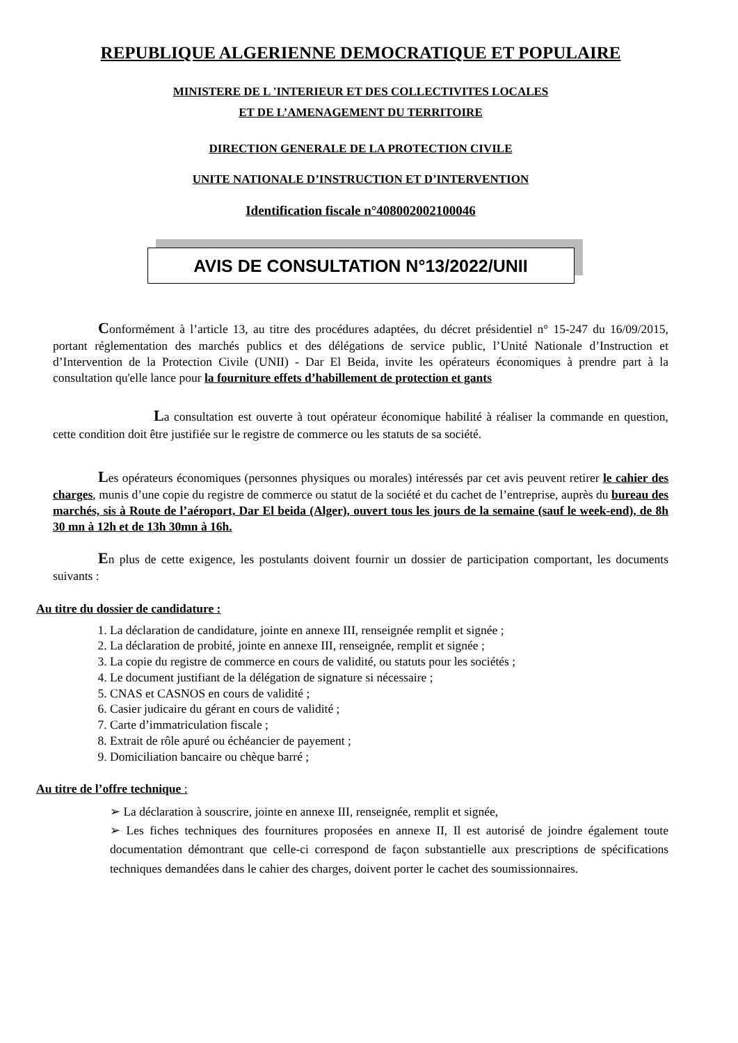REPUBLIQUE ALGERIENNE DEMOCRATIQUE ET POPULAIRE
MINISTERE DE L 'INTERIEUR ET DES COLLECTIVITES LOCALES
ET DE L’AMENAGEMENT DU TERRITOIRE
DIRECTION GENERALE DE LA PROTECTION CIVILE
UNITE NATIONALE D’INSTRUCTION ET D’INTERVENTION
Identification fiscale n°408002002100046
AVIS DE CONSULTATION N°13/2022/UNII
Conformément à l’article 13, au titre des procédures adaptées, du décret présidentiel n° 15-247 du 16/09/2015, portant réglementation des marchés publics et des délégations de service public, l’Unité Nationale d’Instruction et d’Intervention de la Protection Civile (UNII) - Dar El Beida, invite les opérateurs économiques à prendre part à la consultation qu'elle lance pour la fourniture effets d’habillement de protection et gants
La consultation est ouverte à tout opérateur économique habilité à réaliser la commande en question, cette condition doit être justifiée sur le registre de commerce ou les statuts de sa société.
Les opérateurs économiques (personnes physiques ou morales) intéressés par cet avis peuvent retirer le cahier des charges, munis d’une copie du registre de commerce ou statut de la société et du cachet de l’entreprise, auprès du bureau des marchés, sis à Route de l’aéroport, Dar El beida (Alger), ouvert tous les jours de la semaine (sauf le week-end), de 8h 30 mn à 12h et de 13h 30mn à 16h.
En plus de cette exigence, les postulants doivent fournir un dossier de participation comportant, les documents suivants :
Au titre du dossier de candidature :
1. La déclaration de candidature, jointe en annexe III, renseignée remplit et signée ;
2. La déclaration de probité, jointe en annexe III, renseignée, remplit et signée ;
3. La copie du registre de commerce en cours de validité, ou statuts pour les sociétés ;
4. Le document justifiant de la délégation de signature si nécessaire ;
5. CNAS et CASNOS en cours de validité ;
6. Casier judicaire du gérant en cours de validité ;
7. Carte d’immatriculation fiscale ;
8. Extrait de rôle apuré ou échéancier de payement ;
9. Domiciliation bancaire ou chèque barré ;
Au titre de l’offre technique :
➢ La déclaration à souscrire, jointe en annexe III, renseignée, remplit et signée,
➢ Les fiches techniques des fournitures proposées en annexe II, Il est autorisé de joindre également toute documentation démontrant que celle-ci correspond de façon substantielle aux prescriptions de spécifications techniques demandées dans le cahier des charges, doivent porter le cachet des soumissionnaires.